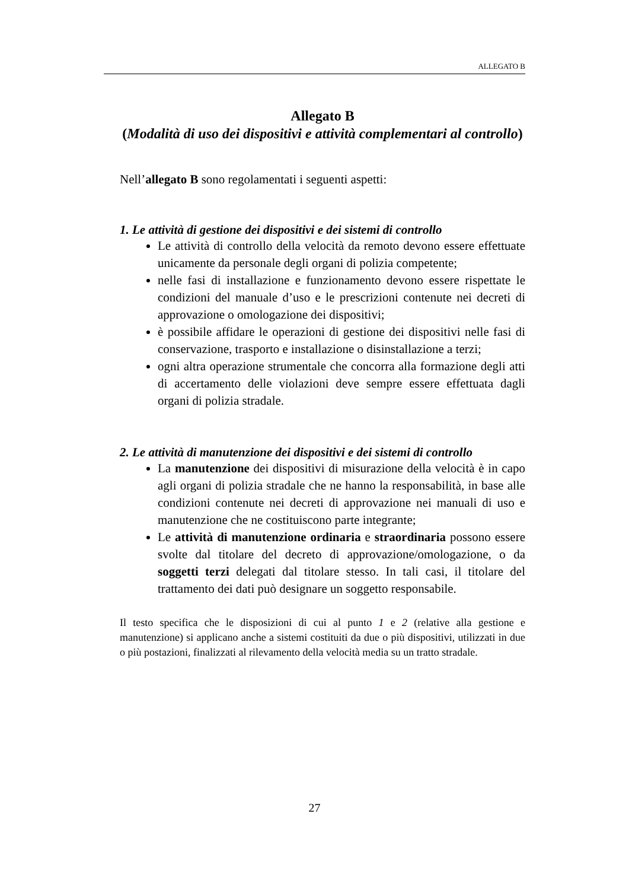ALLEGATO B
Allegato B
(Modalità di uso dei dispositivi e attività complementari al controllo)
Nell’allegato B sono regolamentati i seguenti aspetti:
1. Le attività di gestione dei dispositivi e dei sistemi di controllo
Le attività di controllo della velocità da remoto devono essere effettuate unicamente da personale degli organi di polizia competente;
nelle fasi di installazione e funzionamento devono essere rispettate le condizioni del manuale d’uso e le prescrizioni contenute nei decreti di approvazione o omologazione dei dispositivi;
è possibile affidare le operazioni di gestione dei dispositivi nelle fasi di conservazione, trasporto e installazione o disinstallazione a terzi;
ogni altra operazione strumentale che concorra alla formazione degli atti di accertamento delle violazioni deve sempre essere effettuata dagli organi di polizia stradale.
2. Le attività di manutenzione dei dispositivi e dei sistemi di controllo
La manutenzione dei dispositivi di misurazione della velocità è in capo agli organi di polizia stradale che ne hanno la responsabilità, in base alle condizioni contenute nei decreti di approvazione nei manuali di uso e manutenzione che ne costituiscono parte integrante;
Le attività di manutenzione ordinaria e straordinaria possono essere svolte dal titolare del decreto di approvazione/omologazione, o da soggetti terzi delegati dal titolare stesso. In tali casi, il titolare del trattamento dei dati può designare un soggetto responsabile.
Il testo specifica che le disposizioni di cui al punto 1 e 2 (relative alla gestione e manutenzione) si applicano anche a sistemi costituiti da due o più dispositivi, utilizzati in due o più postazioni, finalizzati al rilevamento della velocità media su un tratto stradale.
27